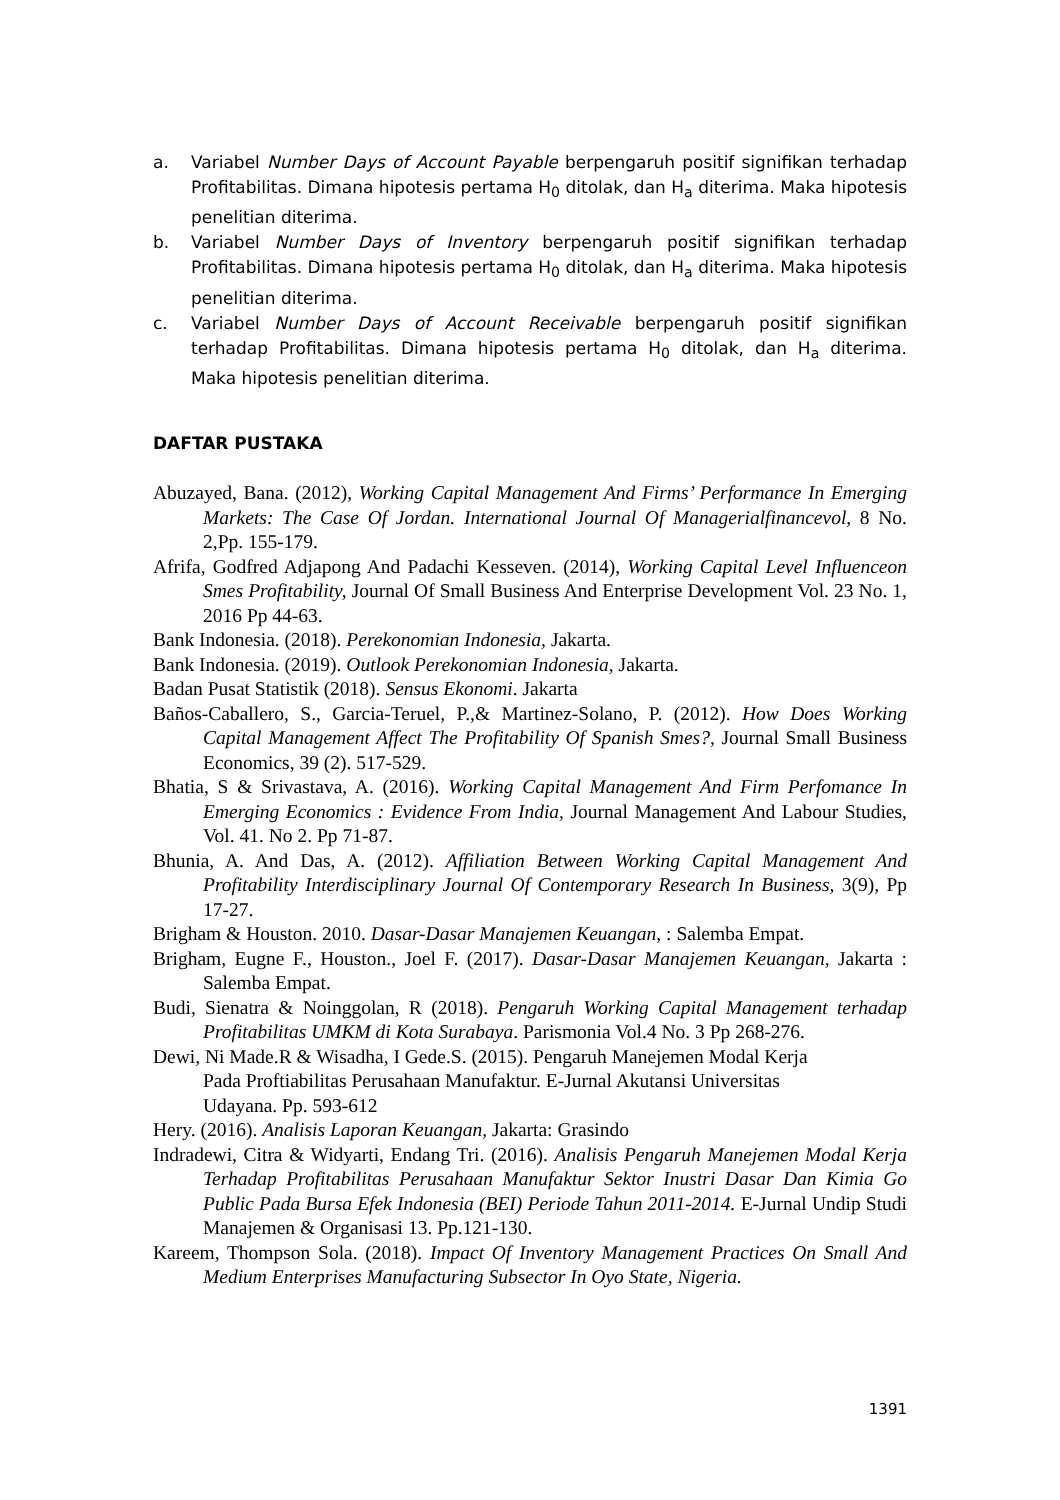a. Variabel Number Days of Account Payable berpengaruh positif signifikan terhadap Profitabilitas. Dimana hipotesis pertama H<sub>0</sub> ditolak, dan H<sub>a</sub> diterima. Maka hipotesis penelitian diterima.
b. Variabel Number Days of Inventory berpengaruh positif signifikan terhadap Profitabilitas. Dimana hipotesis pertama H<sub>0</sub> ditolak, dan H<sub>a</sub> diterima. Maka hipotesis penelitian diterima.
c. Variabel Number Days of Account Receivable berpengaruh positif signifikan terhadap Profitabilitas. Dimana hipotesis pertama H<sub>0</sub> ditolak, dan H<sub>a</sub> diterima. Maka hipotesis penelitian diterima.
DAFTAR PUSTAKA
Abuzayed, Bana. (2012), Working Capital Management And Firms’ Performance In Emerging Markets: The Case Of Jordan. International Journal Of Managerialfinancevol, 8 No. 2,Pp. 155-179.
Afrifa, Godfred Adjapong And Padachi Kesseven. (2014), Working Capital Level Influenceon Smes Profitability, Journal Of Small Business And Enterprise Development Vol. 23 No. 1, 2016 Pp 44-63.
Bank Indonesia. (2018). Perekonomian Indonesia, Jakarta.
Bank Indonesia. (2019). Outlook Perekonomian Indonesia, Jakarta.
Badan Pusat Statistik (2018). Sensus Ekonomi. Jakarta
Baños-Caballero, S., Garcia-Teruel, P.,& Martinez-Solano, P. (2012). How Does Working Capital Management Affect The Profitability Of Spanish Smes?, Journal Small Business Economics, 39 (2). 517-529.
Bhatia, S & Srivastava, A. (2016). Working Capital Management And Firm Perfomance In Emerging Economics : Evidence From India, Journal Management And Labour Studies, Vol. 41. No 2. Pp 71-87.
Bhunia, A. And Das, A. (2012). Affiliation Between Working Capital Management And Profitability Interdisciplinary Journal Of Contemporary Research In Business, 3(9), Pp 17-27.
Brigham & Houston. 2010. Dasar-Dasar Manajemen Keuangan, : Salemba Empat.
Brigham, Eugne F., Houston., Joel F. (2017). Dasar-Dasar Manajemen Keuangan, Jakarta : Salemba Empat.
Budi, Sienatra & Noinggolan, R (2018). Pengaruh Working Capital Management terhadap Profitabilitas UMKM di Kota Surabaya. Parismonia Vol.4 No. 3 Pp 268-276.
Dewi, Ni Made.R & Wisadha, I Gede.S. (2015). Pengaruh Manejemen Modal Kerja
Pada Proftiabilitas Perusahaan Manufaktur. E-Jurnal Akutansi Universitas
Udayana. Pp. 593-612
Hery. (2016). Analisis Laporan Keuangan, Jakarta: Grasindo
Indradewi, Citra & Widyarti, Endang Tri. (2016). Analisis Pengaruh Manejemen Modal Kerja Terhadap Profitabilitas Perusahaan Manufaktur Sektor Inustri Dasar Dan Kimia Go Public Pada Bursa Efek Indonesia (BEI) Periode Tahun 2011-2014. E-Jurnal Undip Studi Manajemen & Organisasi 13. Pp.121-130.
Kareem, Thompson Sola. (2018). Impact Of Inventory Management Practices On Small And Medium Enterprises Manufacturing Subsector In Oyo State, Nigeria.
1391